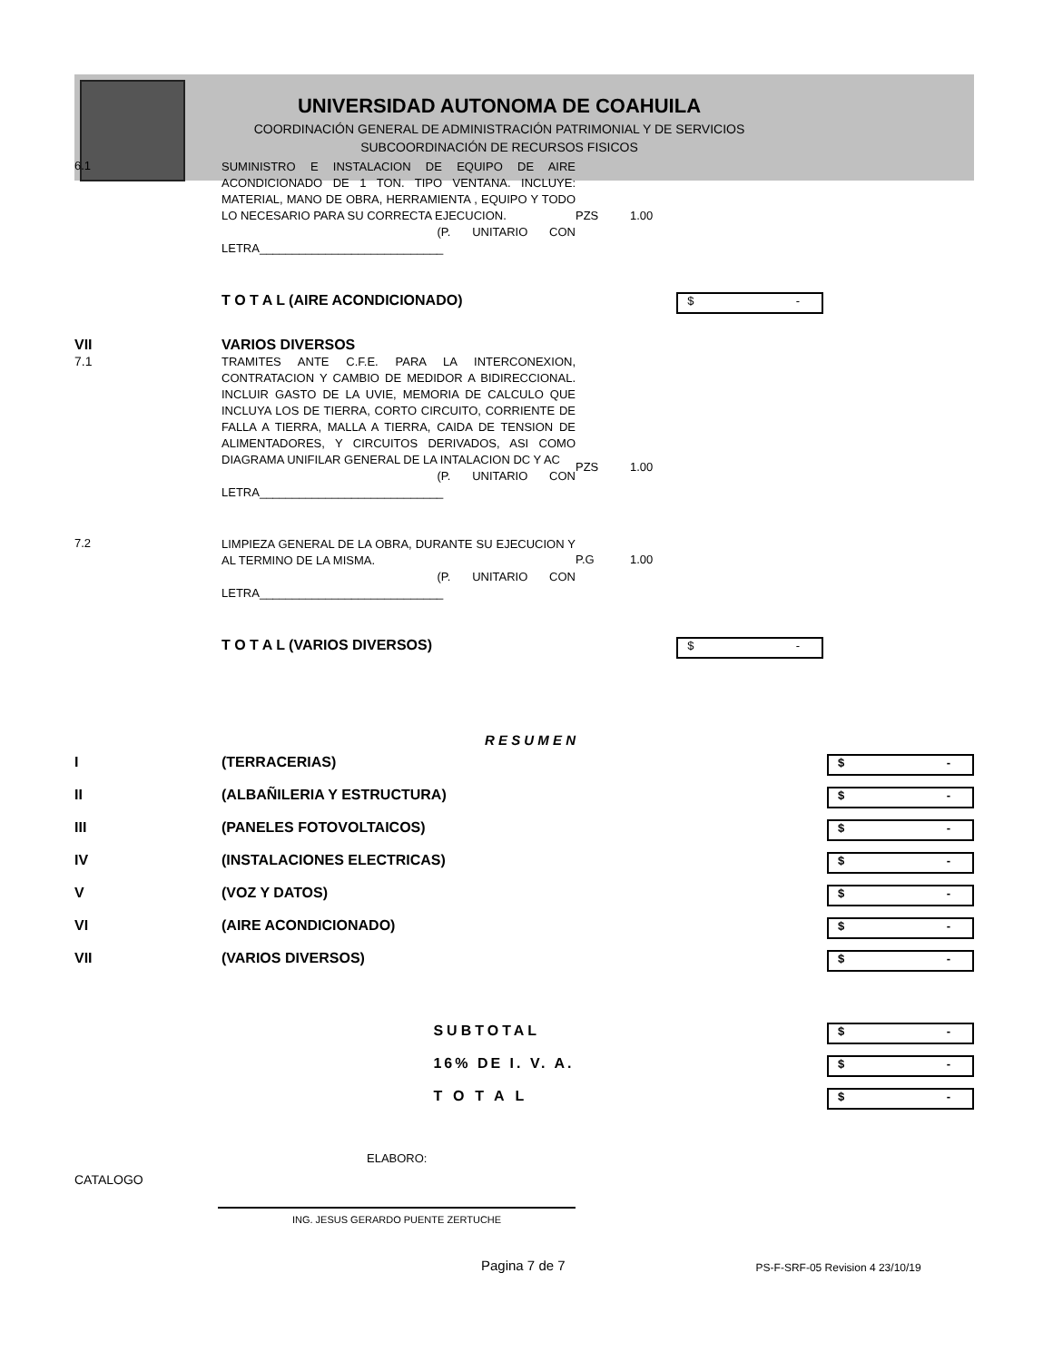UNIVERSIDAD AUTONOMA DE COAHUILA
COORDINACIÓN GENERAL DE ADMINISTRACIÓN PATRIMONIAL Y DE SERVICIOS
SUBCOORDINACIÓN DE RECURSOS FISICOS
| 6.1 | SUMINISTRO E INSTALACION DE EQUIPO DE AIRE ACONDICIONADO DE 1 TON. TIPO VENTANA. INCLUYE: MATERIAL, MANO DE OBRA, HERRAMIENTA , EQUIPO Y TODO LO NECESARIO PARA SU CORRECTA EJECUCION. (P. UNITARIO CON LETRA____________________________ | PZS | 1.00 | |
| | T O T A L (AIRE ACONDICIONADO) | | | $ - |
| VII 7.1 | VARIOS DIVERSOS TRAMITES ANTE C.F.E. PARA LA INTERCONEXION, CONTRATACION Y CAMBIO DE MEDIDOR A BIDIRECCIONAL. INCLUIR GASTO DE LA UVIE, MEMORIA DE CALCULO QUE INCLUYA LOS DE TIERRA, CORTO CIRCUITO, CORRIENTE DE FALLA A TIERRA, MALLA A TIERRA, CAIDA DE TENSION DE ALIMENTADORES, Y CIRCUITOS DERIVADOS, ASI COMO DIAGRAMA UNIFILAR GENERAL DE LA INTALACION DC Y AC (P. UNITARIO CON LETRA____________________________ | PZS | 1.00 | |
| 7.2 | LIMPIEZA GENERAL DE LA OBRA, DURANTE SU EJECUCION Y AL TERMINO DE LA MISMA. (P. UNITARIO CON LETRA____________________________ | P.G | 1.00 | |
| | T O T A L (VARIOS DIVERSOS) | | | $ - |
| | R E S U M E N | | | |
| I | (TERRACERIAS) | | | $ - |
| II | (ALBAÑILERIA Y ESTRUCTURA) | | | $ - |
| III | (PANELES FOTOVOLTAICOS) | | | $ - |
| IV | (INSTALACIONES ELECTRICAS) | | | $ - |
| V | (VOZ Y DATOS) | | | $ - |
| VI | (AIRE ACONDICIONADO) | | | $ - |
| VII | (VARIOS DIVERSOS) | | | $ - |
| | | SUBTOTAL | | $ - |
| | | 16% DE I. V. A. | | $ - |
| | | TOTAL | | $ - |
ELABORO:
CATALOGO
ING. JESUS GERARDO PUENTE ZERTUCHE
Pagina 7 de 7 PS-F-SRF-05 Revision 4 23/10/19